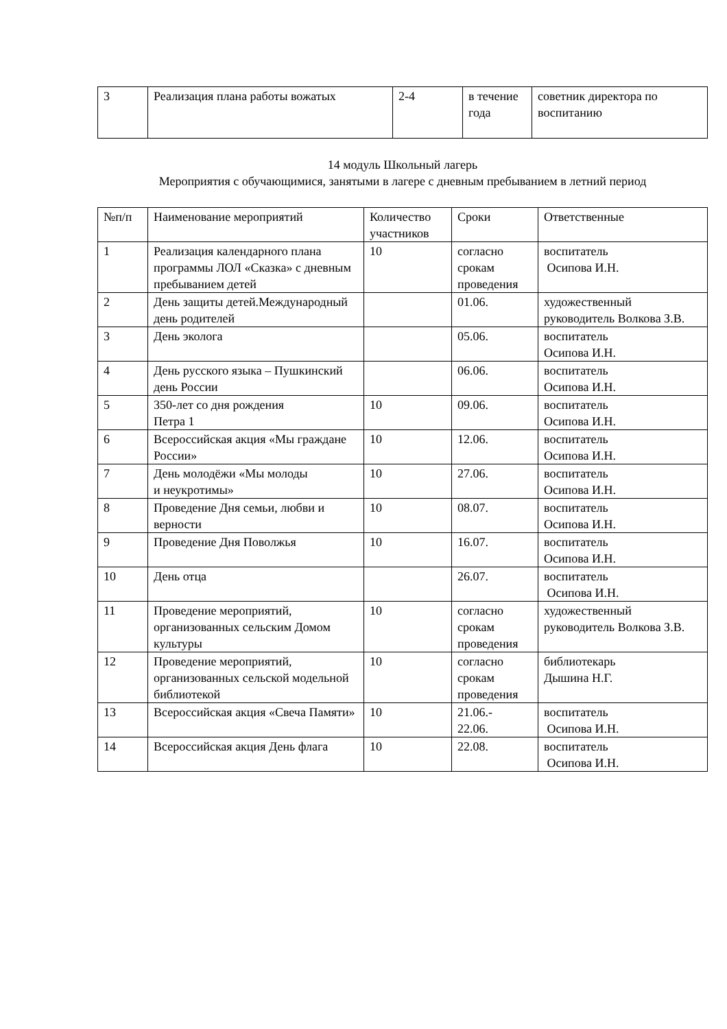| 3 | Реализация плана работы вожатых | 2-4 | в течение года | советник директора по воспитанию |
14 модуль Школьный лагерь
Мероприятия с обучающимися, занятыми в лагере с дневным пребыванием в летний период
| №п/п | Наименование мероприятий | Количество участников | Сроки | Ответственные |
| --- | --- | --- | --- | --- |
| 1 | Реализация календарного плана программы ЛОЛ «Сказка» с дневным пребыванием детей | 10 | согласно срокам проведения | воспитатель Осипова И.Н. |
| 2 | День защиты детей.Международный день родителей | | 01.06. | художественный руководитель Волкова З.В. |
| 3 | День эколога | | 05.06. | воспитатель Осипова И.Н. |
| 4 | День русского языка – Пушкинский день России | | 06.06. | воспитатель Осипова И.Н. |
| 5 | 350-лет со дня рождения Петра 1 | 10 | 09.06. | воспитатель Осипова И.Н. |
| 6 | Всероссийская акция «Мы граждане России» | 10 | 12.06. | воспитатель Осипова И.Н. |
| 7 | День молодёжи «Мы молоды и неукротимы» | 10 | 27.06. | воспитатель Осипова И.Н. |
| 8 | Проведение Дня семьи, любви и верности | 10 | 08.07. | воспитатель Осипова И.Н. |
| 9 | Проведение Дня Поволжья | 10 | 16.07. | воспитатель Осипова И.Н. |
| 10 | День отца | | 26.07. | воспитатель Осипова И.Н. |
| 11 | Проведение мероприятий, организованных сельским Домом культуры | 10 | согласно срокам проведения | художественный руководитель Волкова З.В. |
| 12 | Проведение мероприятий, организованных сельской модельной библиотекой | 10 | согласно срокам проведения | библиотекарь Дышина Н.Г. |
| 13 | Всероссийская акция «Свеча Памяти» | 10 | 21.06.- 22.06. | воспитатель Осипова И.Н. |
| 14 | Всероссийская акция День флага | 10 | 22.08. | воспитатель Осипова И.Н. |